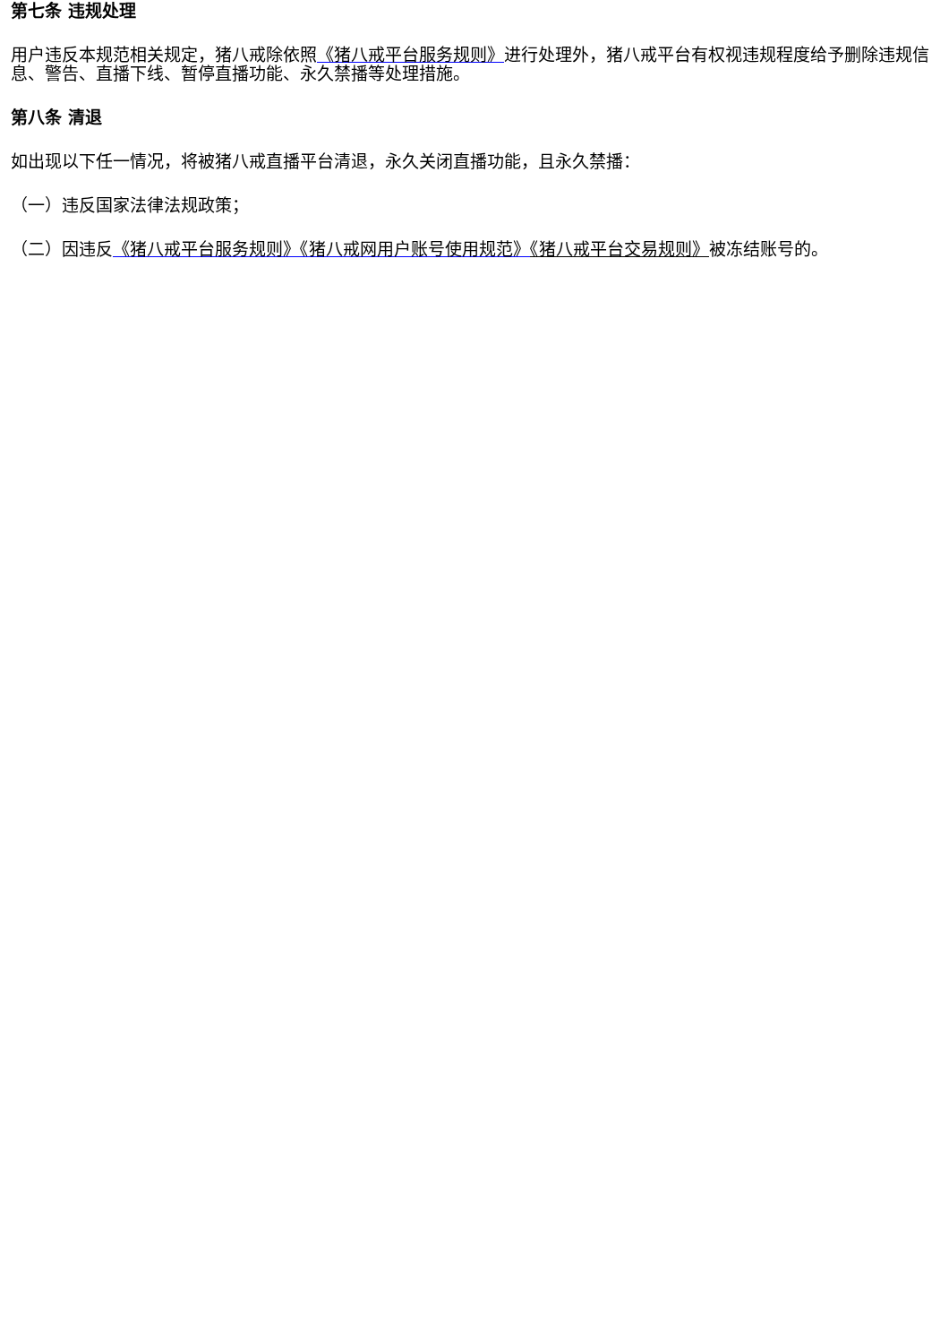第七条 违规处理
用户违反本规范相关规定，猪八戒除依照《猪八戒平台服务规则》进行处理外，猪八戒平台有权视违规程度给予删除违规信息、警告、直播下线、暂停直播功能、永久禁播等处理措施。
第八条 清退
如出现以下任一情况，将被猪八戒直播平台清退，永久关闭直播功能，且永久禁播：
（一）违反国家法律法规政策；
（二）因违反《猪八戒平台服务规则》《猪八戒网用户账号使用规范》《猪八戒平台交易规则》被冻结账号的。